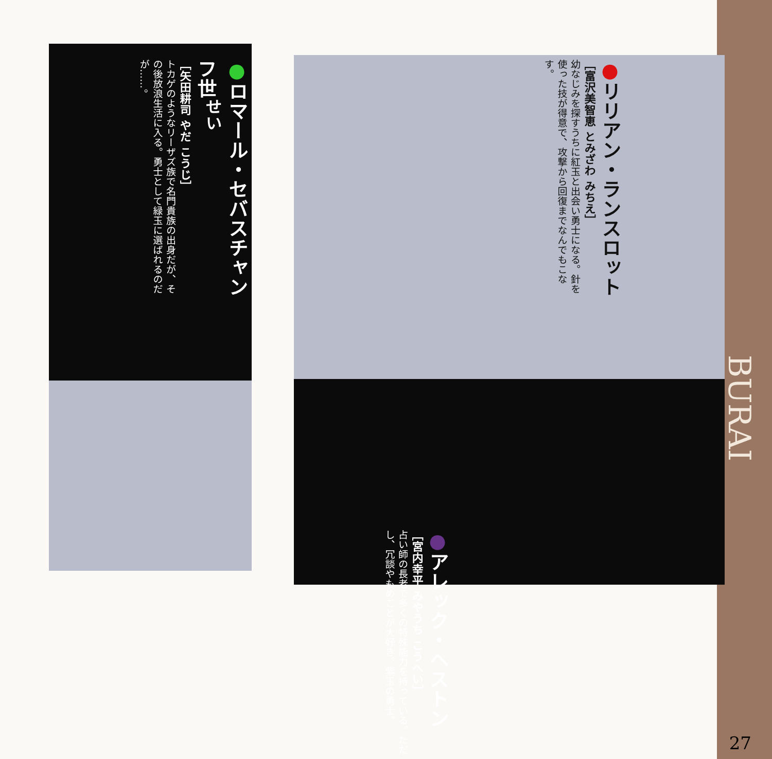●ロマール・セバスチャンフ世<sup>せい</sup>
［矢田耕司 やだ こうじ］
トカゲのようなリーザズ族で名門貴族の出身だが、その後放浪生活に入る。勇士として緑玉に選ばれるのだが……。
●リリアン・ランスロット
［富沢美智恵 とみざわ みちえ］
幼なじみを探すうちに紅玉と出会い勇士になる。針を使った技が得意で、攻撃から回復までなんでもこなす。
●アレック・ヘストン
［宮内幸平 みやうち こうへい］
占い師の長老で多くの特殊能力を持っている。ただし、冗談やもめごとが大好き。紫玉の勇士。
BURAI
27